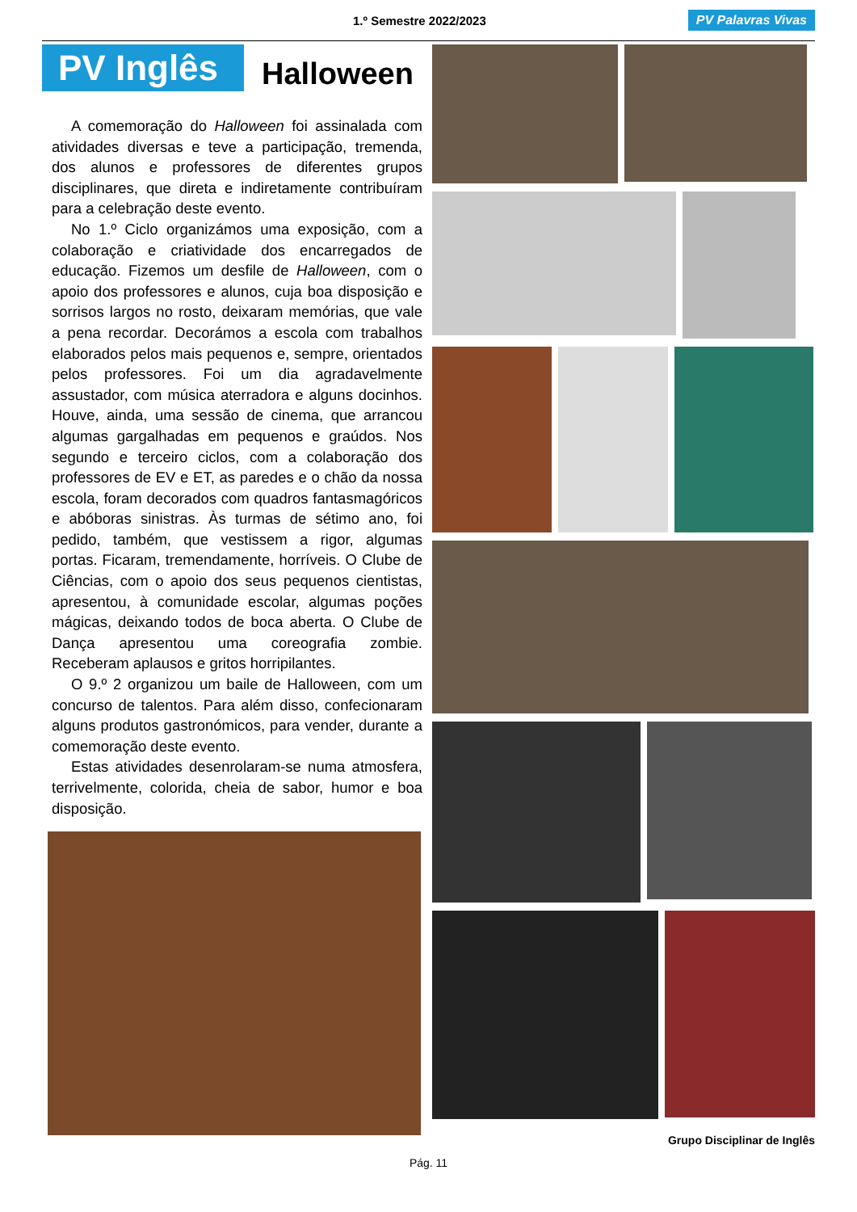1.º Semestre 2022/2023 PV Palavras Vivas
PV Inglês
Halloween
A comemoração do Halloween foi assinalada com atividades diversas e teve a participação, tremenda, dos alunos e professores de diferentes grupos disciplinares, que direta e indiretamente contribuíram para a celebração deste evento.
No 1.º Ciclo organizámos uma exposição, com a colaboração e criatividade dos encarregados de educação. Fizemos um desfile de Halloween, com o apoio dos professores e alunos, cuja boa disposição e sorrisos largos no rosto, deixaram memórias, que vale a pena recordar. Decorámos a escola com trabalhos elaborados pelos mais pequenos e, sempre, orientados pelos professores. Foi um dia agradavelmente assustador, com música aterradora e alguns docinhos. Houve, ainda, uma sessão de cinema, que arrancou algumas gargalhadas em pequenos e graúdos. Nos segundo e terceiro ciclos, com a colaboração dos professores de EV e ET, as paredes e o chão da nossa escola, foram decorados com quadros fantasmagóricos e abóboras sinistras. Às turmas de sétimo ano, foi pedido, também, que vestissem a rigor, algumas portas. Ficaram, tremendamente, horríveis. O Clube de Ciências, com o apoio dos seus pequenos cientistas, apresentou, à comunidade escolar, algumas poções mágicas, deixando todos de boca aberta. O Clube de Dança apresentou uma coreografia zombie. Receberam aplausos e gritos horripilantes.
O 9.º 2 organizou um baile de Halloween, com um concurso de talentos. Para além disso, confecionaram alguns produtos gastronómicos, para vender, durante a comemoração deste evento.
Estas atividades desenrolaram-se numa atmosfera, terrivelmente, colorida, cheia de sabor, humor e boa disposição.
Grupo Disciplinar de Inglês
Pág. 11